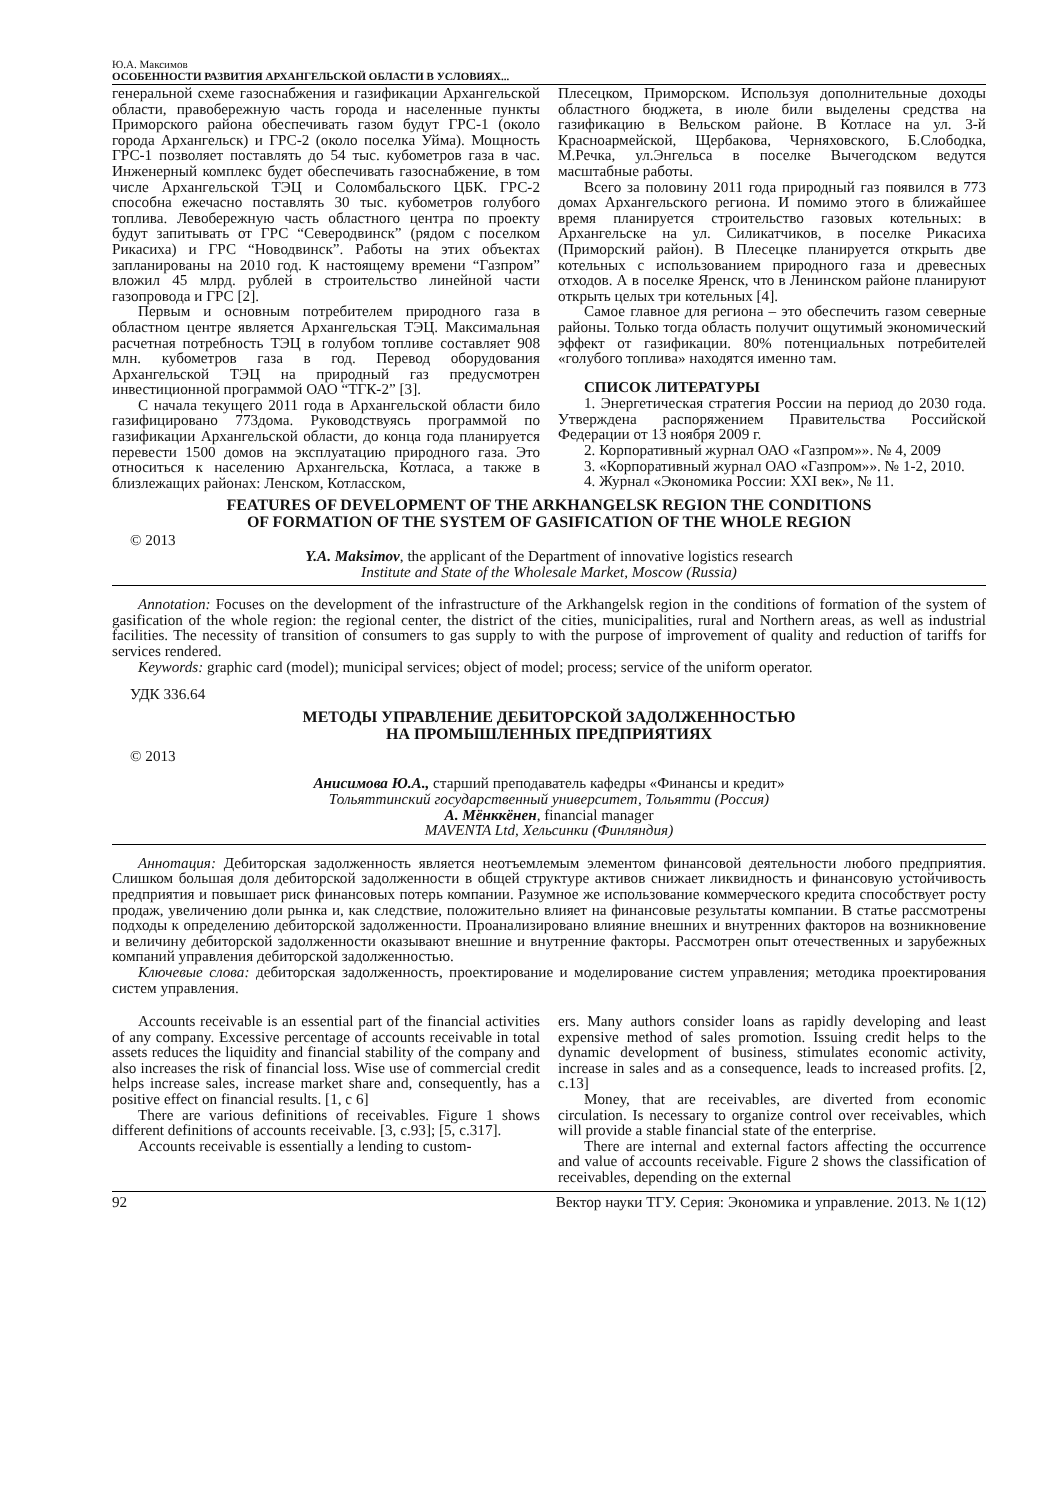Ю.А. Максимов
ОСОБЕННОСТИ РАЗВИТИЯ АРХАНГЕЛЬСКОЙ ОБЛАСТИ В УСЛОВИЯХ...
генеральной схеме газоснабжения и газификации Архангельской области, правобережную часть города и населенные пункты Приморского района обеспечивать газом будут ГРС-1 (около города Архангельск) и ГРС-2 (около поселка Уйма). Мощность ГРС-1 позволяет поставлять до 54 тыс. кубометров газа в час. Инженерный комплекс будет обеспечивать газоснабжение, в том числе Архангельской ТЭЦ и Соломбальского ЦБК. ГРС-2 способна ежечасно поставлять 30 тыс. кубометров голубого топлива. Левобережную часть областного центра по проекту будут запитывать от ГРС “Северодвинск” (рядом с поселком Рикасиха) и ГРС “Новодвинск”. Работы на этих объектах запланированы на 2010 год. К настоящему времени “Газпром” вложил 45 млрд. рублей в строительство линейной части газопровода и ГРС [2].
Первым и основным потребителем природного газа в областном центре является Архангельская ТЭЦ. Максимальная расчетная потребность ТЭЦ в голубом топливе составляет 908 млн. кубометров газа в год. Перевод оборудования Архангельской ТЭЦ на природный газ предусмотрен инвестиционной программой ОАО “ТГК-2” [3].
С начала текущего 2011 года в Архангельской области било газифицировано 773дома. Руководствуясь программой по газификации Архангельской области, до конца года планируется перевести 1500 домов на эксплуатацию природного газа. Это относиться к населению Архангельска, Котласа, а также в близлежащих районах: Ленском, Котласском,
Плесецком, Приморском. Используя дополнительные доходы областного бюджета, в июле били выделены средства на газификацию в Вельском районе. В Котласе на ул. 3-й Красноармейской, Щербакова, Черняховского, Б.Слободка, М.Речка, ул.Энгельса в поселке Вычегодском ведутся масштабные работы.
Всего за половину 2011 года природный газ появился в 773 домах Архангельского региона. И помимо этого в ближайшее время планируется строительство газовых котельных: в Архангельске на ул. Силикатчиков, в поселке Рикасиха (Приморский район). В Плесецке планируется открыть две котельных с использованием природного газа и древесных отходов. А в поселке Яренск, что в Ленинском районе планируют открыть целых три котельных [4].
Самое главное для региона – это обеспечить газом северные районы. Только тогда область получит ощутимый экономический эффект от газификации. 80% потенциальных потребителей «голубого топлива» находятся именно там.
СПИСОК ЛИТЕРАТУРЫ
1. Энергетическая стратегия России на период до 2030 года. Утверждена распоряжением Правительства Российской Федерации от 13 ноября 2009 г.
2. Корпоративный журнал ОАО «Газпром»». № 4, 2009
3. «Корпоративный журнал ОАО «Газпром»». № 1-2, 2010.
4. Журнал «Экономика России: XXI век», № 11.
FEATURES OF DEVELOPMENT OF THE ARKHANGELSK REGION THE CONDITIONS
OF FORMATION OF THE SYSTEM OF GASIFICATION OF THE WHOLE REGION
© 2013
Y.A. Maksimov, the applicant of the Department of innovative logistics research
Institute and State of the Wholesale Market, Moscow (Russia)
Annotation: Focuses on the development of the infrastructure of the Arkhangelsk region in the conditions of formation of the system of gasification of the whole region: the regional center, the district of the cities, municipalities, rural and Northern areas, as well as industrial facilities. The necessity of transition of consumers to gas supply to with the purpose of improvement of quality and reduction of tariffs for services rendered.
Keywords: graphic card (model); municipal services; object of model; process; service of the uniform operator.
УДК 336.64
МЕТОДЫ УПРАВЛЕНИЕ ДЕБИТОРСКОЙ ЗАДОЛЖЕННОСТЬЮ
НА ПРОМЫШЛЕННЫХ ПРЕДПРИЯТИЯХ
© 2013
Анисимова Ю.А., старший преподаватель кафедры «Финансы и кредит»
Тольяттинский государственный университет, Тольятти (Россия)
А. Мёнккёнен, financial manager
MAVENTA Ltd, Хельсинки (Финляндия)
Аннотация: Дебиторская задолженность является неотъемлемым элементом финансовой деятельности любого предприятия. Слишком большая доля дебиторской задолженности в общей структуре активов снижает ликвидность и финансовую устойчивость предприятия и повышает риск финансовых потерь компании. Разумное же использование коммерческого кредита способствует росту продаж, увеличению доли рынка и, как следствие, положительно влияет на финансовые результаты компании. В статье рассмотрены подходы к определению дебиторской задолженности. Проанализировано влияние внешних и внутренних факторов на возникновение и величину дебиторской задолженности оказывают внешние и внутренние факторы. Рассмотрен опыт отечественных и зарубежных компаний управления дебиторской задолженностью.
Ключевые слова: дебиторская задолженность, проектирование и моделирование систем управления; методика проектирования систем управления.
Accounts receivable is an essential part of the financial activities of any company. Excessive percentage of accounts receivable in total assets reduces the liquidity and financial stability of the company and also increases the risk of financial loss. Wise use of commercial credit helps increase sales, increase market share and, consequently, has a positive effect on financial results. [1, c 6]
There are various definitions of receivables. Figure 1 shows different definitions of accounts receivable. [3, c.93]; [5, c.317].
Accounts receivable is essentially a lending to custom-
ers. Many authors consider loans as rapidly developing and least expensive method of sales promotion. Issuing credit helps to the dynamic development of business, stimulates economic activity, increase in sales and as a consequence, leads to increased profits. [2, c.13]
Money, that are receivables, are diverted from economic circulation. Is necessary to organize control over receivables, which will provide a stable financial state of the enterprise.
There are internal and external factors affecting the occurrence and value of accounts receivable. Figure 2 shows the classification of receivables, depending on the external
92 Вектор науки ТГУ. Серия: Экономика и управление. 2013. № 1(12)